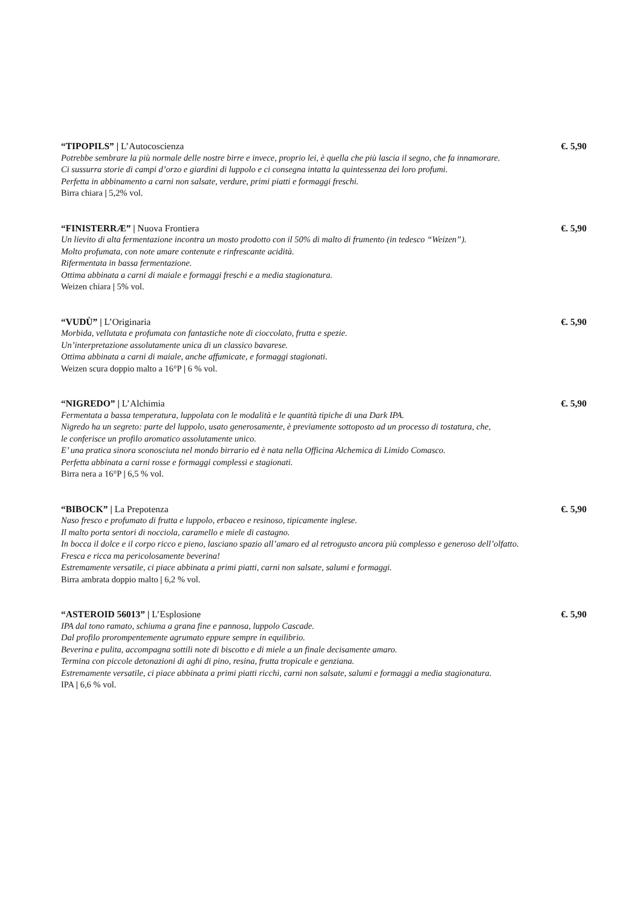“TIPOPILS” | L’Autocoscienza €. 5,90
Potrebbe sembrare la più normale delle nostre birre e invece, proprio lei, è quella che più lascia il segno, che fa innamorare.
Ci sussurra storie di campi d’orzo e giardini di luppolo e ci consegna intatta la quintessenza dei loro profumi.
Perfetta in abbinamento a carni non salsate, verdure, primi piatti e formaggi freschi.
Birra chiara | 5,2% vol.
“FINISTERRÆ” | Nuova Frontiera €. 5,90
Un lievito di alta fermentazione incontra un mosto prodotto con il 50% di malto di frumento (in tedesco “Weizen”).
Molto profumata, con note amare contenute e rinfrescante acidità.
Rifermentata in bassa fermentazione.
Ottima abbinata a carni di maiale e formaggi freschi e a media stagionatura.
Weizen chiara | 5% vol.
“VUDÙ” | L’Originaria €. 5,90
Morbida, vellutata e profumata con fantastiche note di cioccolato, frutta e spezie.
Un’interpretazione assolutamente unica di un classico bavarese.
Ottima abbinata a carni di maiale, anche affumicate, e formaggi stagionati.
Weizen scura doppio malto a 16°P | 6 % vol.
“NIGREDO” | L’Alchimia €. 5,90
Fermentata a bassa temperatura, luppolata con le modalità e le quantità tipiche di una Dark IPA.
Nigredo ha un segreto: parte del luppolo, usato generosamente, è previamente sottoposto ad un processo di tostatura, che,
le conferisce un profilo aromatico assolutamente unico.
E’ una pratica sinora sconosciuta nel mondo birrario ed è nata nella Officina Alchemica di Limido Comasco.
Perfetta abbinata a carni rosse e formaggi complessi e stagionati.
Birra nera a 16°P | 6,5 % vol.
“BIBOCK” | La Prepotenza €. 5,90
Naso fresco e profumato di frutta e luppolo, erbaceo e resinoso, tipicamente inglese.
Il malto porta sentori di nocciola, caramello e miele di castagno.
In bocca il dolce e il corpo ricco e pieno, lasciano spazio all’amaro ed al retrogusto ancora più complesso e generoso dell’olfatto.
Fresca e ricca ma pericolosamente beverina!
Estremamente versatile, ci piace abbinata a primi piatti, carni non salsate, salumi e formaggi.
Birra ambrata doppio malto | 6,2 % vol.
“ASTEROID 56013” | L’Esplosione €. 5,90
IPA dal tono ramato, schiuma a grana fine e pannosa, luppolo Cascade.
Dal profilo prorompentemente agrumato eppure sempre in equilibrio.
Beverina e pulita, accompagna sottili note di biscotto e di miele a un finale decisamente amaro.
Termina con piccole detonazioni di aghi di pino, resina, frutta tropicale e genziana.
Estremamente versatile, ci piace abbinata a primi piatti ricchi, carni non salsate, salumi e formaggi a media stagionatura.
IPA | 6,6 % vol.